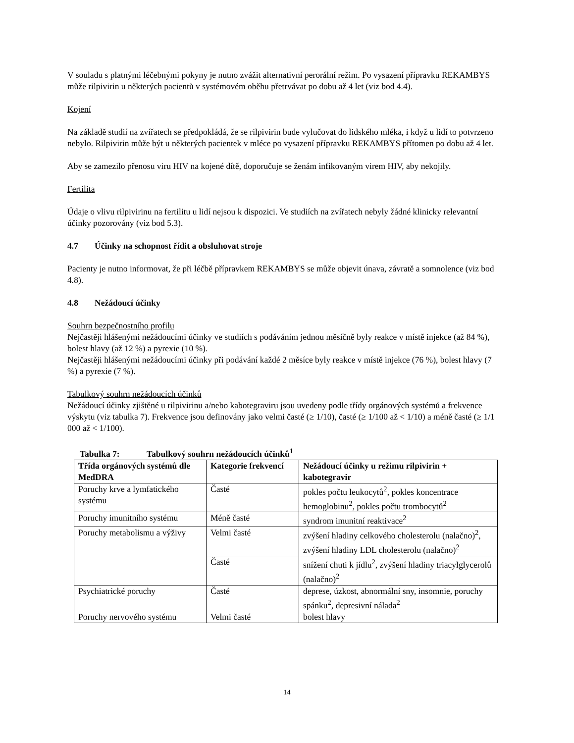V souladu s platnými léčebnými pokyny je nutno zvážit alternativní perorální režim. Po vysazení přípravku REKAMBYS může rilpivirin u některých pacientů v systémovém oběhu přetrvávat po dobu až 4 let (viz bod 4.4).
Kojení
Na základě studií na zvířatech se předpokládá, že se rilpivirin bude vylučovat do lidského mléka, i když u lidí to potvrzeno nebylo. Rilpivirin může být u některých pacientek v mléce po vysazení přípravku REKAMBYS přítomen po dobu až 4 let.
Aby se zamezilo přenosu viru HIV na kojené dítě, doporučuje se ženám infikovaným virem HIV, aby nekojily.
Fertilita
Údaje o vlivu rilpivirinu na fertilitu u lidí nejsou k dispozici. Ve studiích na zvířatech nebyly žádné klinicky relevantní účinky pozorovány (viz bod 5.3).
4.7 Účinky na schopnost řídit a obsluhovat stroje
Pacienty je nutno informovat, že při léčbě přípravkem REKAMBYS se může objevit únava, závratě a somnolence (viz bod 4.8).
4.8 Nežádoucí účinky
Souhrn bezpečnostního profilu
Nejčastěji hlášenými nežádoucími účinky ve studiích s podáváním jednou měsíčně byly reakce v místě injekce (až 84 %), bolest hlavy (až 12 %) a pyrexie (10 %).
Nejčastěji hlášenými nežádoucími účinky při podávání každé 2 měsíce byly reakce v místě injekce (76 %), bolest hlavy (7 %) a pyrexie (7 %).
Tabulkový souhrn nežádoucích účinků
Nežádoucí účinky zjištěné u rilpivirinu a/nebo kabotegraviru jsou uvedeny podle třídy orgánových systémů a frekvence výskytu (viz tabulka 7). Frekvence jsou definovány jako velmi časté (≥ 1/10), časté (≥ 1/100 až < 1/10) a méně časté (≥ 1/1 000 až < 1/100).
Tabulka 7: Tabulkový souhrn nežádoucích účinků<sup>1</sup>
| Třída orgánových systémů dle MedDRA | Kategorie frekvencí | Nežádoucí účinky u režimu rilpivirin + kabotegravir |
| --- | --- | --- |
| Poruchy krve a lymfatického systému | Časté | pokles počtu leukocytů<sup>2</sup>, pokles koncentrace hemoglobinu<sup>2</sup>, pokles počtu trombocytů<sup>2</sup> |
| Poruchy imunitního systému | Méně časté | syndrom imunitní reaktivace<sup>2</sup> |
| Poruchy metabolismu a výživy | Velmi časté | zvýšení hladiny celkového cholesterolu (nalačno)<sup>2</sup>, zvýšení hladiny LDL cholesterolu (nalačno)<sup>2</sup> |
| | Časté | snížení chuti k jídlu<sup>2</sup>, zvýšení hladiny triacylglycerolů (nalačno)<sup>2</sup> |
| Psychiatrické poruchy | Časté | deprese, úzkost, abnormální sny, insomnie, poruchy spánku<sup>2</sup>, depresivní nálada<sup>2</sup> |
| Poruchy nervového systému | Velmi časté | bolest hlavy |
14